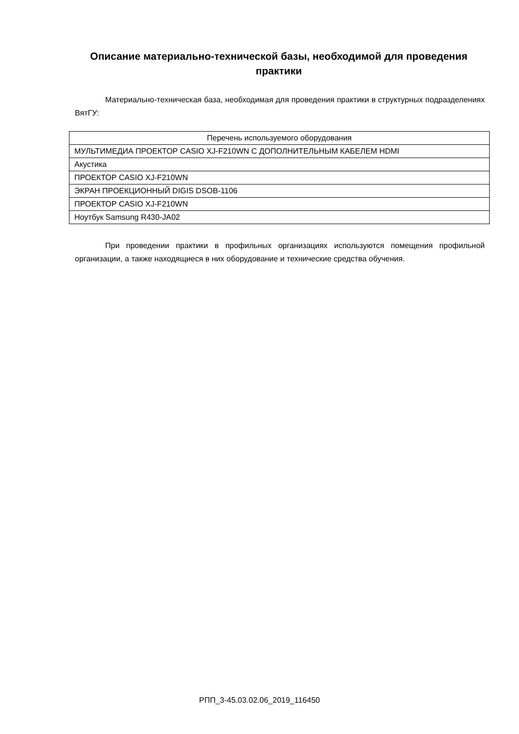Описание материально-технической базы, необходимой для проведения практики
Материально-техническая база, необходимая для проведения практики в структурных подразделениях ВятГУ:
| Перечень используемого оборудования |
| --- |
| МУЛЬТИМЕДИА ПРОЕКТОР CASIO XJ-F210WN С ДОПОЛНИТЕЛЬНЫМ КАБЕЛЕМ HDMI |
| Акустика |
| ПРОЕКТОР CASIO XJ-F210WN |
| ЭКРАН ПРОЕКЦИОННЫЙ DIGIS DSOB-1106 |
| ПРОЕКТОР CASIO XJ-F210WN |
| Ноутбук Samsung R430-JA02 |
При проведении практики в профильных организациях используются помещения профильной организации, а также находящиеся в них оборудование и технические средства обучения.
РПП_3-45.03.02.06_2019_116450